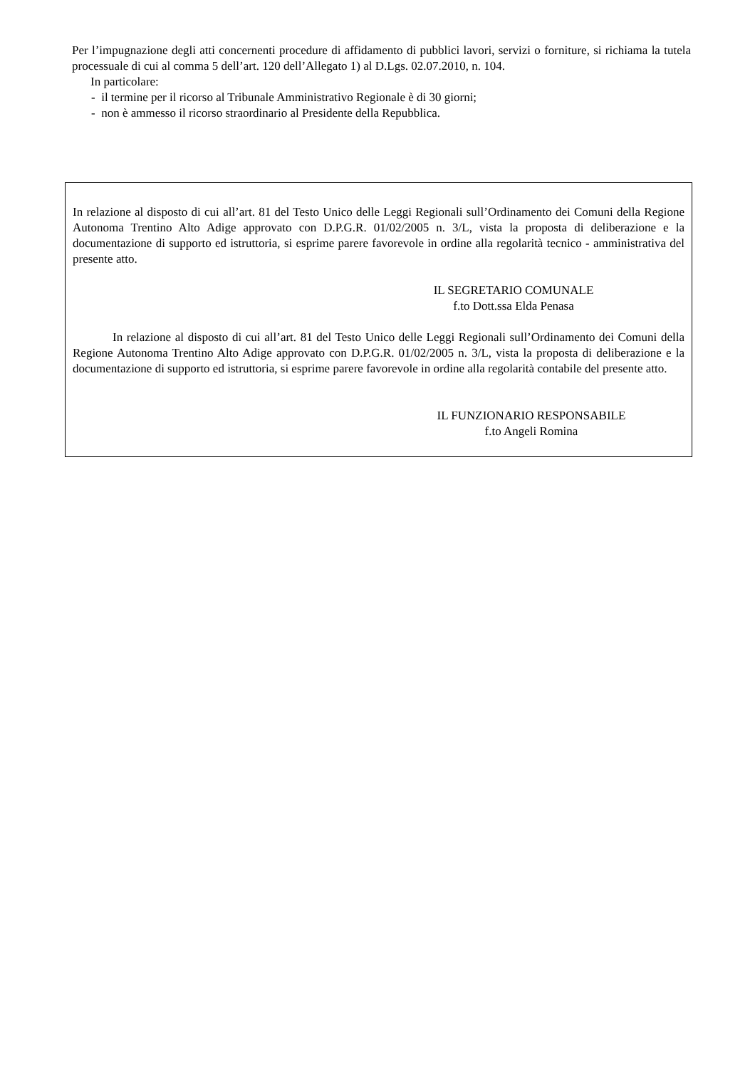Per l’impugnazione degli atti concernenti procedure di affidamento di pubblici lavori, servizi o forniture, si richiama la tutela processuale di cui al comma 5 dell’art. 120 dell’Allegato 1) al D.Lgs. 02.07.2010, n. 104.
In particolare:
- il termine per il ricorso al Tribunale Amministrativo Regionale è di 30 giorni;
- non è ammesso il ricorso straordinario al Presidente della Repubblica.
In relazione al disposto di cui all’art. 81 del Testo Unico delle Leggi Regionali sull’Ordinamento dei Comuni della Regione Autonoma Trentino Alto Adige approvato con D.P.G.R. 01/02/2005 n. 3/L, vista la proposta di deliberazione e la documentazione di supporto ed istruttoria, si esprime parere favorevole in ordine alla regolarità tecnico - amministrativa del presente atto.
IL SEGRETARIO COMUNALE
f.to Dott.ssa Elda Penasa
In relazione al disposto di cui all’art. 81 del Testo Unico delle Leggi Regionali sull’Ordinamento dei Comuni della Regione Autonoma Trentino Alto Adige approvato con D.P.G.R. 01/02/2005 n. 3/L, vista la proposta di deliberazione e la documentazione di supporto ed istruttoria, si esprime parere favorevole in ordine alla regolarità contabile del presente atto.
IL FUNZIONARIO RESPONSABILE
f.to Angeli Romina